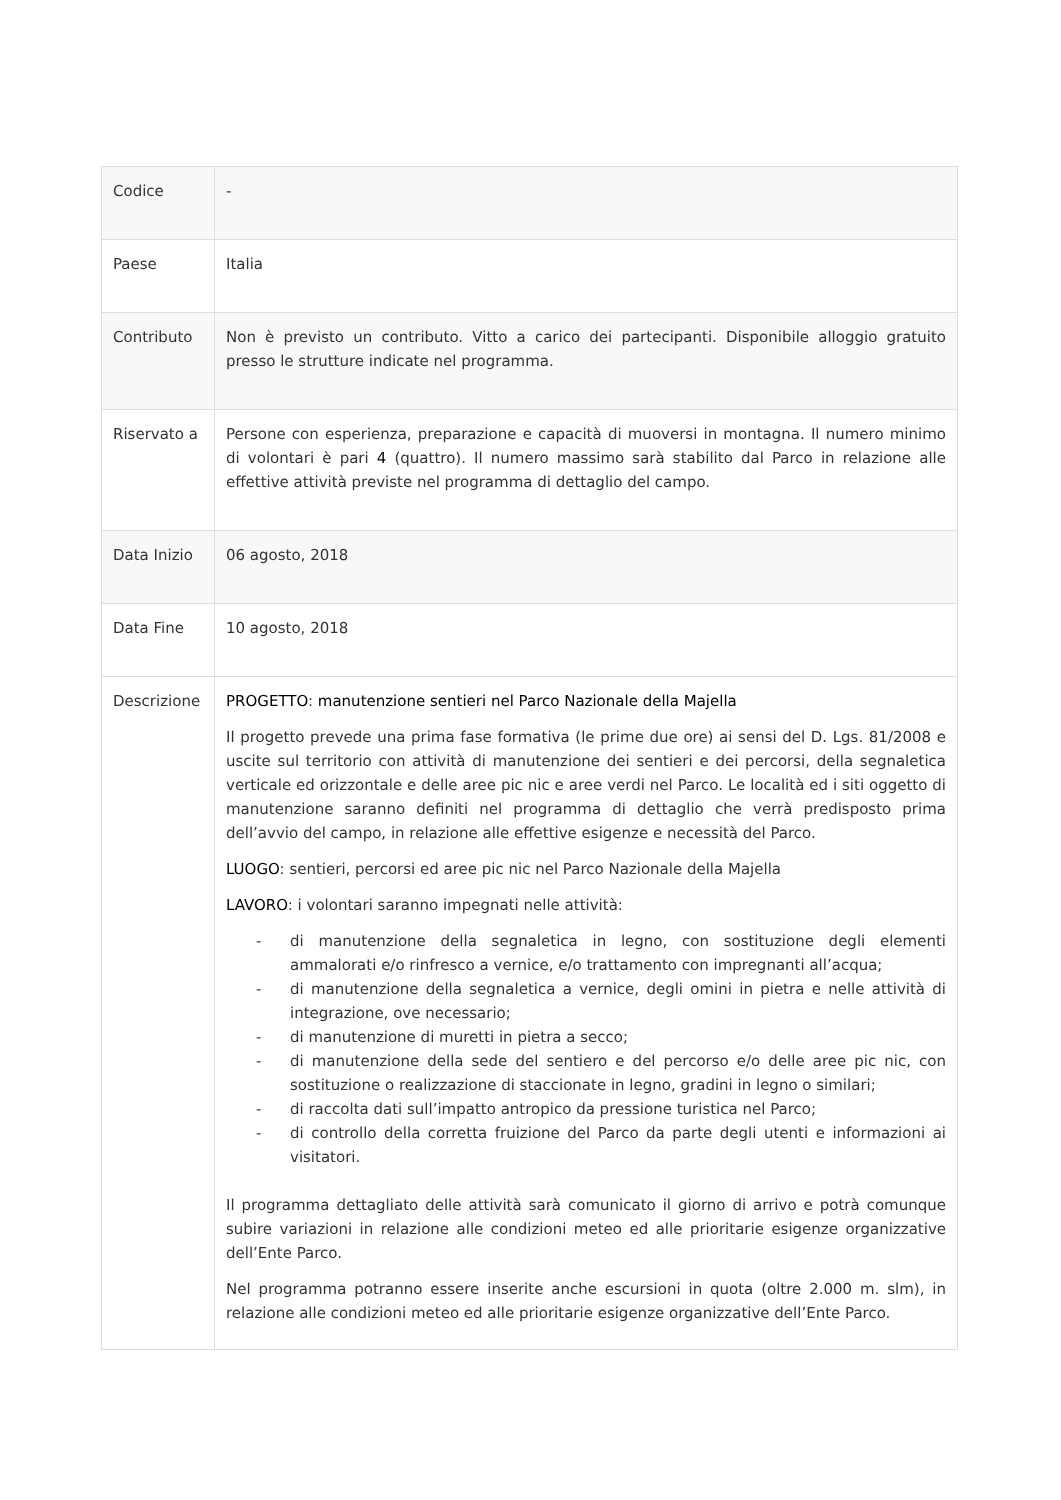| Codice | - |
| Paese | Italia |
| Contributo | Non è previsto un contributo. Vitto a carico dei partecipanti. Disponibile alloggio gratuito presso le strutture indicate nel programma. |
| Riservato a | Persone con esperienza, preparazione e capacità di muoversi in montagna. Il numero minimo di volontari è pari 4 (quattro). Il numero massimo sarà stabilito dal Parco in relazione alle effettive attività previste nel programma di dettaglio del campo. |
| Data Inizio | 06 agosto, 2018 |
| Data Fine | 10 agosto, 2018 |
| Descrizione | PROGETTO : manutenzione sentieri nel Parco Nazionale della Majella Il progetto prevede una prima fase formativa (le prime due ore) ai sensi del D. Lgs. 81/2008 e uscite sul territorio con attività di manutenzione dei sentieri e dei percorsi, della segnaletica verticale ed orizzontale e delle aree pic nic e aree verdi nel Parco. Le località ed i siti oggetto di manutenzione saranno definiti nel programma di dettaglio che verrà predisposto prima dell’avvio del campo, in relazione alle effettive esigenze e necessità del Parco. LUOGO : sentieri, percorsi ed aree pic nic nel Parco Nazionale della Majella LAVORO : i volontari saranno impegnati nelle attività: - di manutenzione della segnaletica in legno, con sostituzione degli elementi ammalorati e/o rinfresco a vernice, e/o trattamento con impregnanti all’acqua; - di manutenzione della segnaletica a vernice, degli omini in pietra e nelle attività di integrazione, ove necessario; - di manutenzione di muretti in pietra a secco; - di manutenzione della sede del sentiero e del percorso e/o delle aree pic nic, con sostituzione o realizzazione di staccionate in legno, gradini in legno o similari; - di raccolta dati sull’impatto antropico da pressione turistica nel Parco; - di controllo della corretta fruizione del Parco da parte degli utenti e informazioni ai visitatori. Il programma dettagliato delle attività sarà comunicato il giorno di arrivo e potrà comunque subire variazioni in relazione alle condizioni meteo ed alle prioritarie esigenze organizzative dell’Ente Parco. Nel programma potranno essere inserite anche escursioni in quota (oltre 2.000 m. slm), in relazione alle condizioni meteo ed alle prioritarie esigenze organizzative dell’Ente Parco. |